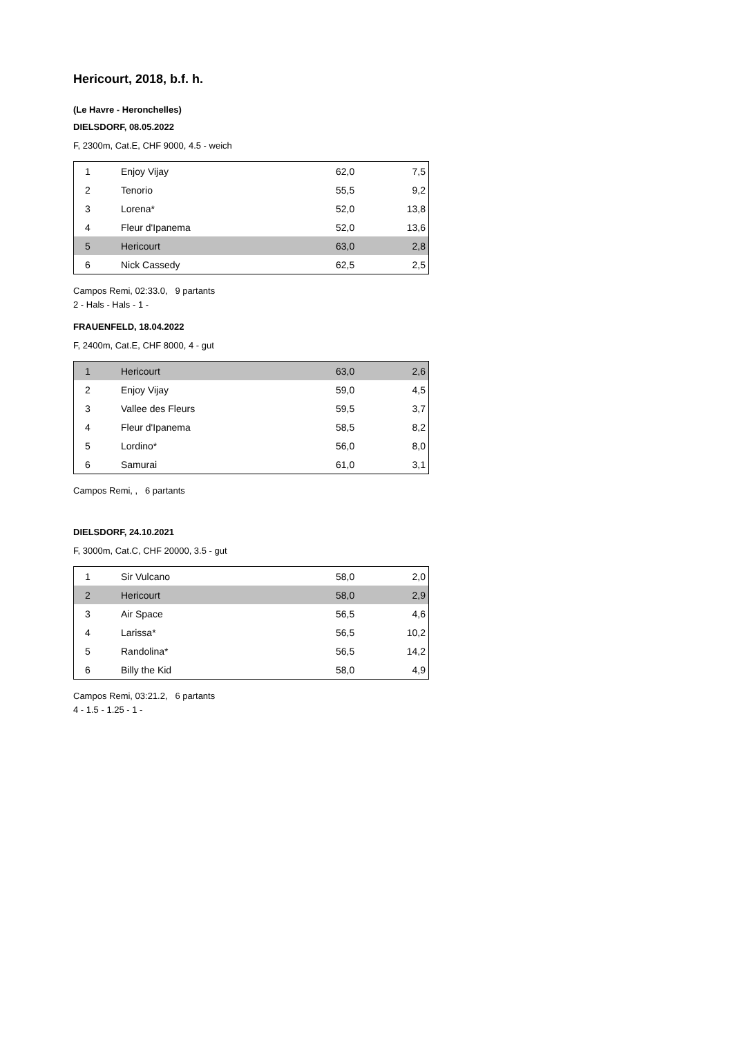Hericourt, 2018, b.f. h.
(Le Havre - Heronchelles)
DIELSDORF, 08.05.2022
F, 2300m, Cat.E, CHF 9000, 4.5 - weich
| 1 | Enjoy Vijay | 62,0 | 7,5 |
| 2 | Tenorio | 55,5 | 9,2 |
| 3 | Lorena* | 52,0 | 13,8 |
| 4 | Fleur d'Ipanema | 52,0 | 13,6 |
| 5 | Hericourt | 63,0 | 2,8 |
| 6 | Nick Cassedy | 62,5 | 2,5 |
Campos Remi, 02:33.0, 9 partants
2 - Hals - Hals - 1 -
FRAUENFELD, 18.04.2022
F, 2400m, Cat.E, CHF 8000, 4 - gut
| 1 | Hericourt | 63,0 | 2,6 |
| 2 | Enjoy Vijay | 59,0 | 4,5 |
| 3 | Vallee des Fleurs | 59,5 | 3,7 |
| 4 | Fleur d'Ipanema | 58,5 | 8,2 |
| 5 | Lordino* | 56,0 | 8,0 |
| 6 | Samurai | 61,0 | 3,1 |
Campos Remi, , 6 partants
DIELSDORF, 24.10.2021
F, 3000m, Cat.C, CHF 20000, 3.5 - gut
| 1 | Sir Vulcano | 58,0 | 2,0 |
| 2 | Hericourt | 58,0 | 2,9 |
| 3 | Air Space | 56,5 | 4,6 |
| 4 | Larissa* | 56,5 | 10,2 |
| 5 | Randolina* | 56,5 | 14,2 |
| 6 | Billy the Kid | 58,0 | 4,9 |
Campos Remi, 03:21.2, 6 partants
4 - 1.5 - 1.25 - 1 -